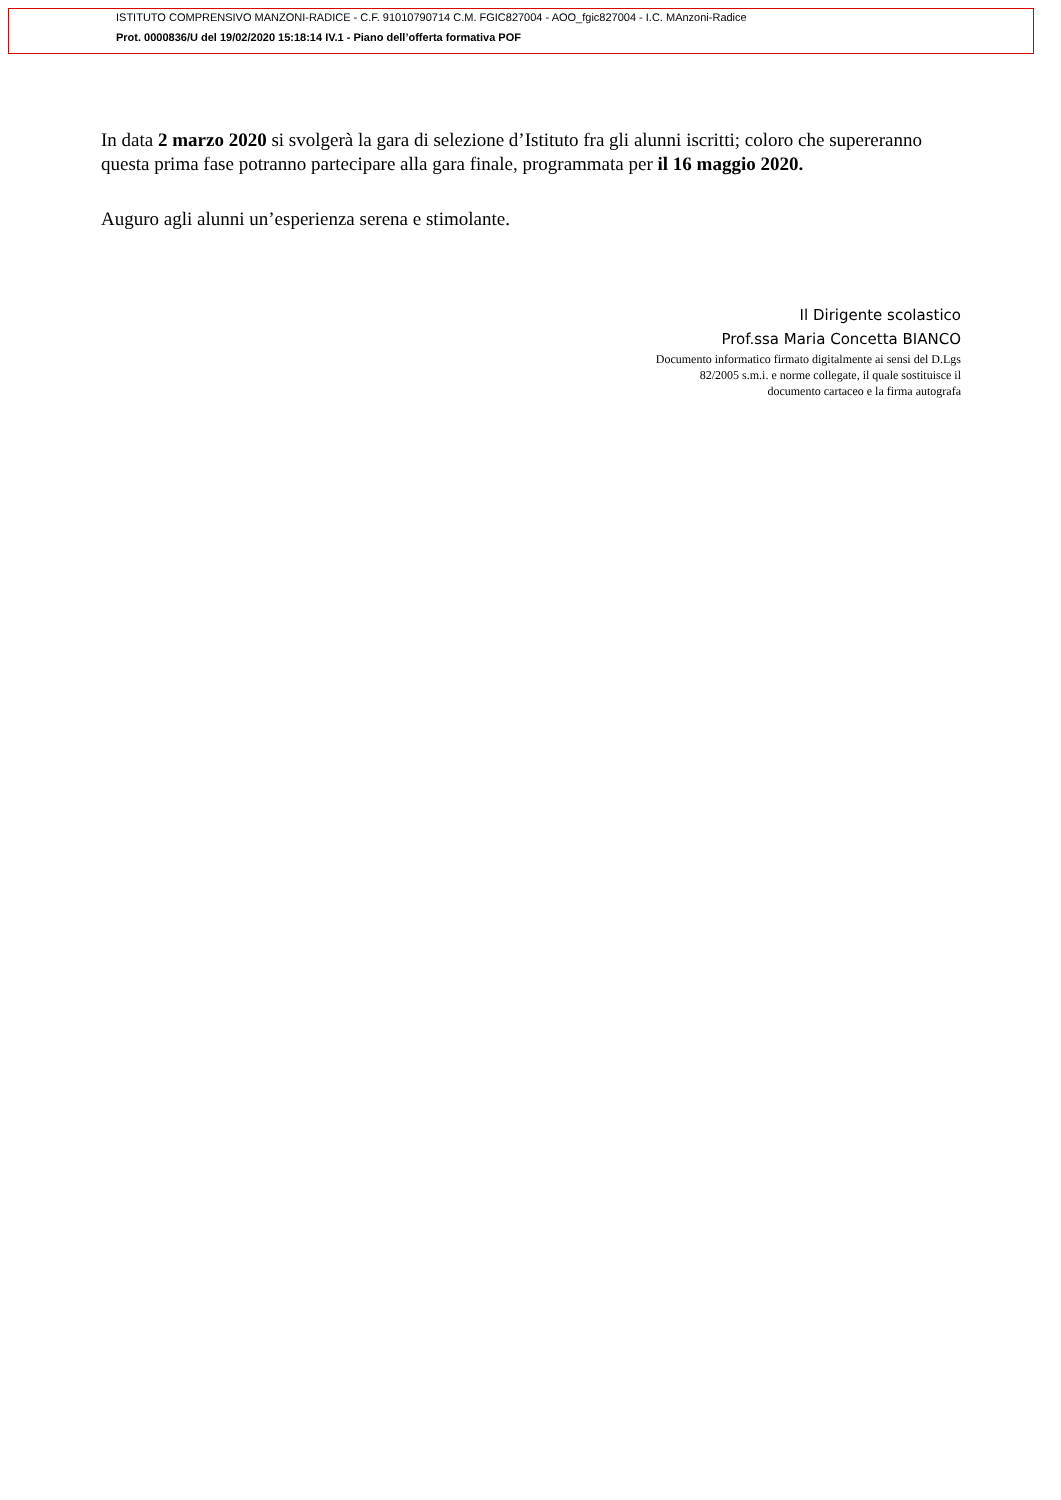ISTITUTO COMPRENSIVO MANZONI-RADICE - C.F. 91010790714 C.M. FGIC827004 - AOO_fgic827004 - I.C. MAnzoni-Radice
Prot. 0000836/U del 19/02/2020 15:18:14 IV.1 - Piano dell’offerta formativa POF
In data 2 marzo 2020 si svolgerà la gara di selezione d’Istituto fra gli alunni iscritti; coloro che supereranno questa prima fase potranno partecipare alla gara finale, programmata per il 16 maggio 2020.
Auguro agli alunni un’esperienza serena e stimolante.
Il Dirigente scolastico
Prof.ssa Maria Concetta BIANCO
Documento informatico firmato digitalmente ai sensi del D.Lgs
82/2005 s.m.i. e norme collegate, il quale sostituisce il
documento cartaceo e la firma autografa